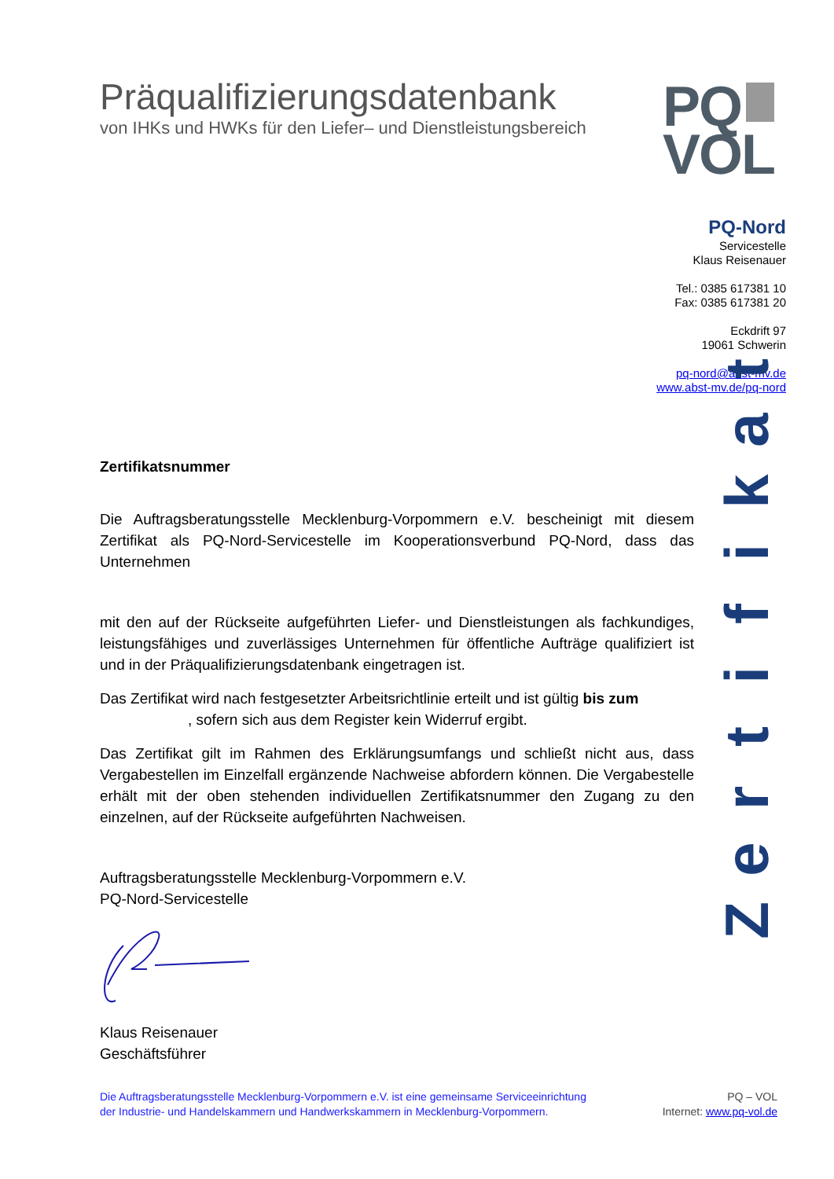Präqualifizierungsdatenbank
von IHKs und HWKs für den Liefer– und Dienstleistungsbereich
PQ
VOL
PQ-Nord
Servicestelle
Klaus Reisenauer
Tel.: 0385 617381 10
Fax: 0385 617381 20
Eckdrift 97
19061 Schwerin
pq-nord@abst-mv.de
www.abst-mv.de/pq-nord
Zertifikatsnummer
Die Auftragsberatungsstelle Mecklenburg-Vorpommern e.V. bescheinigt mit diesem Zertifikat als PQ-Nord-Servicestelle im Kooperationsverbund PQ-Nord, dass das Unternehmen
mit den auf der Rückseite aufgeführten Liefer- und Dienstleistungen als fachkundiges, leistungsfähiges und zuverlässiges Unternehmen für öffentliche Aufträge qualifiziert ist und in der Präqualifizierungsdatenbank eingetragen ist.
Das Zertifikat wird nach festgesetzter Arbeitsrichtlinie erteilt und ist gültig bis zum
, sofern sich aus dem Register kein Widerruf ergibt.
Das Zertifikat gilt im Rahmen des Erklärungsumfangs und schließt nicht aus, dass Vergabestellen im Einzelfall ergänzende Nachweise abfordern können. Die Vergabestelle erhält mit der oben stehenden individuellen Zertifikatsnummer den Zugang zu den einzelnen, auf der Rückseite aufgeführten Nachweisen.
Auftragsberatungsstelle Mecklenburg-Vorpommern e.V.
PQ-Nord-Servicestelle
Klaus Reisenauer
Geschäftsführer
Zertifikat
Die Auftragsberatungsstelle Mecklenburg-Vorpommern e.V. ist eine gemeinsame Serviceeinrichtung
der Industrie- und Handelskammern und Handwerkskammern in Mecklenburg-Vorpommern.
PQ – VOL
Internet: www.pq-vol.de